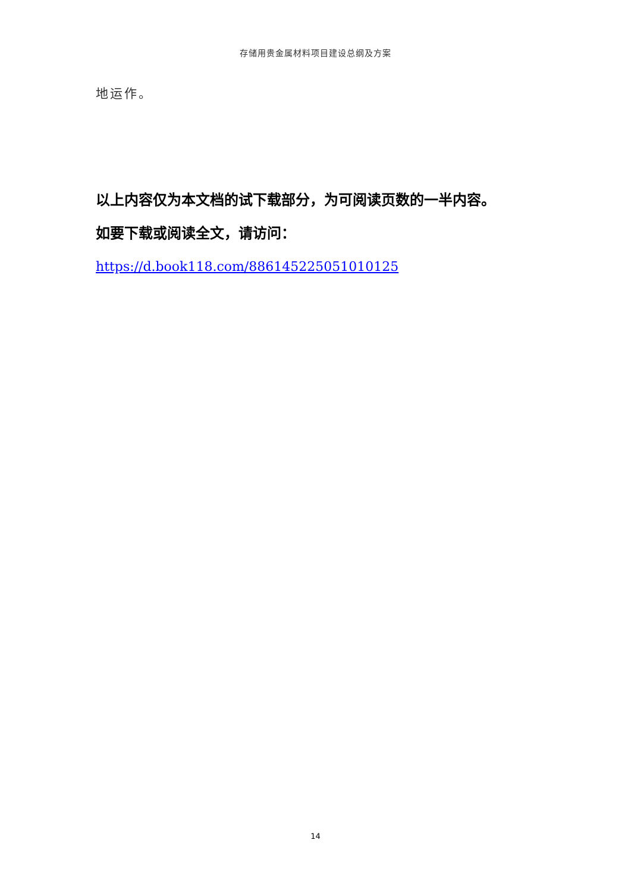存储用贵金属材料项目建设总纲及方案
地运作。
以上内容仅为本文档的试下载部分，为可阅读页数的一半内容。
如要下载或阅读全文，请访问：
https://d.book118.com/886145225051010125
14